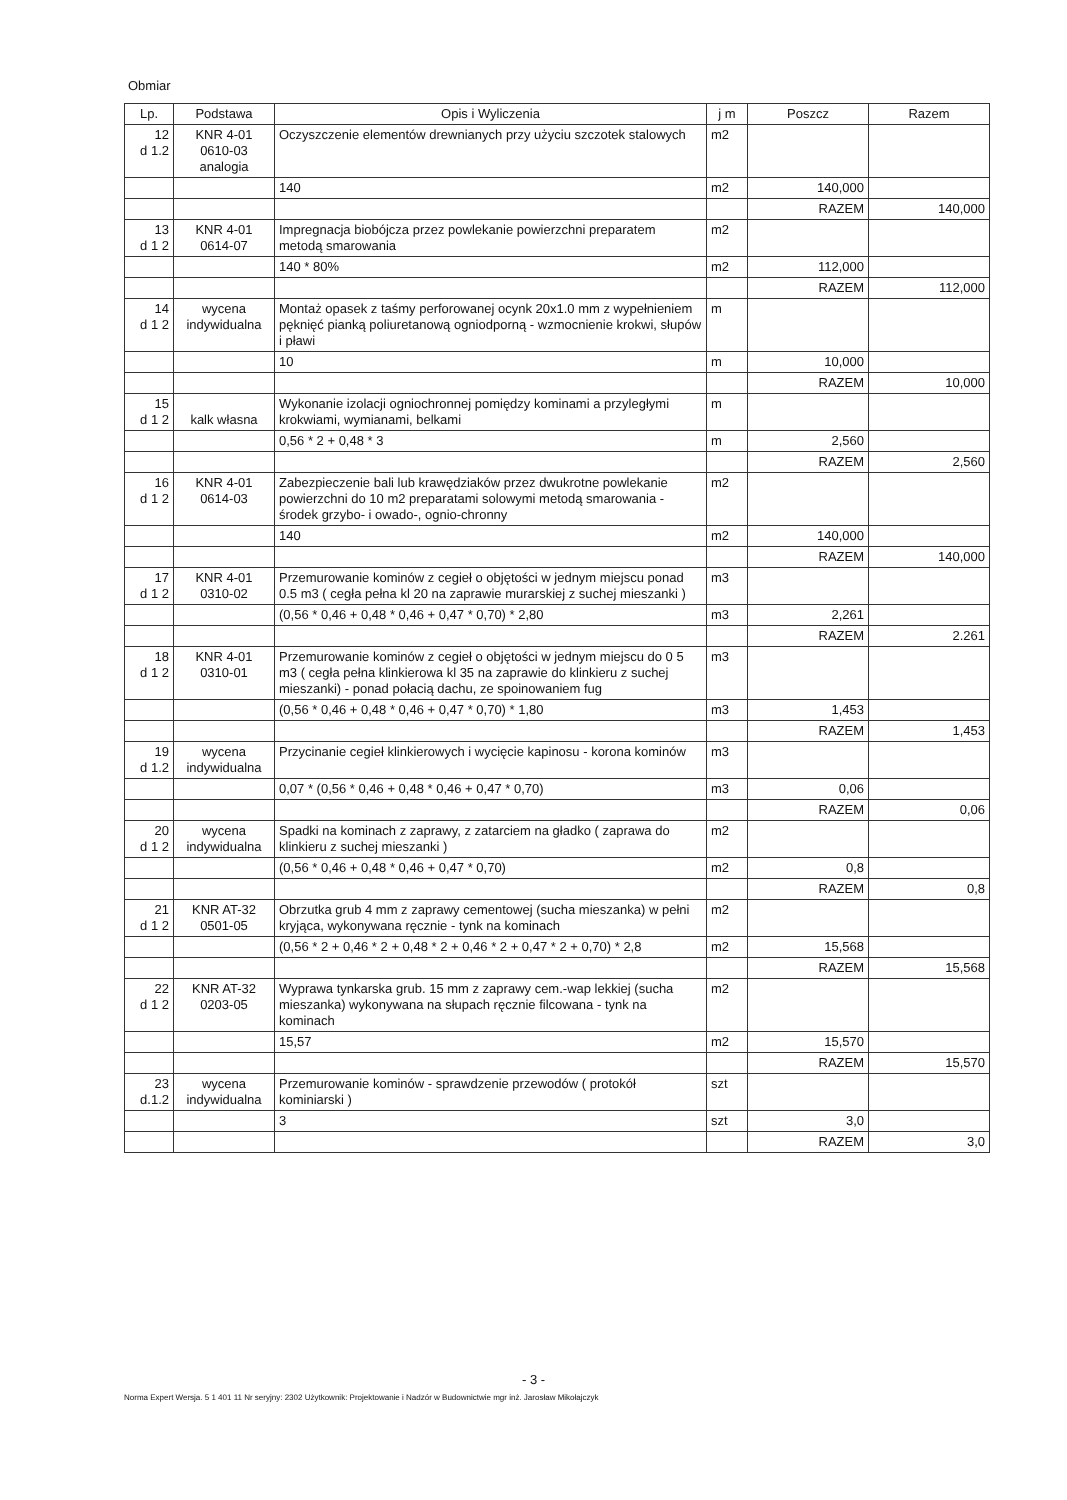Obmiar
| Lp. | Podstawa | Opis i Wyliczenia | j m | Poszcz | Razem |
| --- | --- | --- | --- | --- | --- |
| 12 d 1.2 | KNR 4-01 0610-03 analogia | Oczyszczenie elementów drewnianych przy użyciu szczotek stalowych | m2 | | |
| | | 140 | m2 | 140,000 | |
| | | | | RAZEM | 140,000 |
| 13 d 1 2 | KNR 4-01 0614-07 | Impregnacja biobójcza przez powlekanie powierzchni preparatem metodą smarowania | m2 | | |
| | | 140 * 80% | m2 | 112,000 | |
| | | | | RAZEM | 112,000 |
| 14 d 1 2 | wycena indywidualna | Montaż opasek z taśmy perforowanej ocynk 20x1.0 mm z wypełnieniem pęknięć pianką poliuretanową ogniodporną - wzmocnienie krokwi, słupów i pławi | m | | |
| | | 10 | m | 10,000 | |
| | | | | RAZEM | 10,000 |
| 15 d 1 2 | kalk własna | Wykonanie izolacji ogniochronnej pomiędzy kominami a przyległymi krokwiami, wymianami, belkami | m | | |
| | | 0,56 * 2 + 0,48 * 3 | m | 2,560 | |
| | | | | RAZEM | 2,560 |
| 16 d 1 2 | KNR 4-01 0614-03 | Zabezpieczenie bali lub krawędziaków przez dwukrotne powlekanie powierzchni do 10 m2 preparatami solowymi metodą smarowania - środek grzybo- i owado-, ognio-chronny | m2 | | |
| | | 140 | m2 | 140,000 | |
| | | | | RAZEM | 140,000 |
| 17 d 1 2 | KNR 4-01 0310-02 | Przemurowanie kominów z cegieł o objętości w jednym miejscu ponad 0.5 m3 ( cegła pełna kl 20 na zaprawie murarskiej z suchej mieszanki ) | m3 | | |
| | | (0,56 * 0,46 + 0,48 * 0,46 + 0,47 * 0,70) * 2,80 | m3 | 2,261 | |
| | | | | RAZEM | 2.261 |
| 18 d 1 2 | KNR 4-01 0310-01 | Przemurowanie kominów z cegieł o objętości w jednym miejscu do 0 5 m3 ( cegła pełna klinkierowa kl 35 na zaprawie do klinkieru z suchej mieszanki) - ponad połacią dachu, ze spoinowaniem fug | m3 | | |
| | | (0,56 * 0,46 + 0,48 * 0,46 + 0,47 * 0,70) * 1,80 | m3 | 1,453 | |
| | | | | RAZEM | 1,453 |
| 19 d 1.2 | wycena indywidualna | Przycinanie cegieł klinkierowych i wycięcie kapinosu - korona kominów | m3 | | |
| | | 0,07 * (0,56 * 0,46 + 0,48 * 0,46 + 0,47 * 0,70) | m3 | 0,06 | |
| | | | | RAZEM | 0,06 |
| 20 d 1 2 | wycena indywidualna | Spadki na kominach z zaprawy, z zatarciem na gładko ( zaprawa do klinkieru z suchej mieszanki ) | m2 | | |
| | | (0,56 * 0,46 + 0,48 * 0,46 + 0,47 * 0,70) | m2 | 0,8 | |
| | | | | RAZEM | 0,8 |
| 21 d 1 2 | KNR AT-32 0501-05 | Obrzutka grub 4 mm z zaprawy cementowej (sucha mieszanka) w pełni kryjąca, wykonywana ręcznie - tynk na kominach | m2 | | |
| | | (0,56 * 2 + 0,46 * 2 + 0,48 * 2 + 0,46 * 2 + 0,47 * 2 + 0,70) * 2,8 | m2 | 15,568 | |
| | | | | RAZEM | 15,568 |
| 22 d 1 2 | KNR AT-32 0203-05 | Wyprawa tynkarska grub. 15 mm z zaprawy cem.-wap lekkiej (sucha mieszanka) wykonywana na słupach ręcznie filcowana - tynk na kominach | m2 | | |
| | | 15,57 | m2 | 15,570 | |
| | | | | RAZEM | 15,570 |
| 23 d.1.2 | wycena indywidualna | Przemurowanie kominów - sprawdzenie przewodów ( protokół kominiarski ) | szt | | |
| | | 3 | szt | 3,0 | |
| | | | | RAZEM | 3,0 |
- 3 -
Norma Expert Wersja. 5 1 401 11 Nr seryjny: 2302 Użytkownik: Projektowanie i Nadzór w Budownictwie mgr inż. Jarosław Mikołajczyk